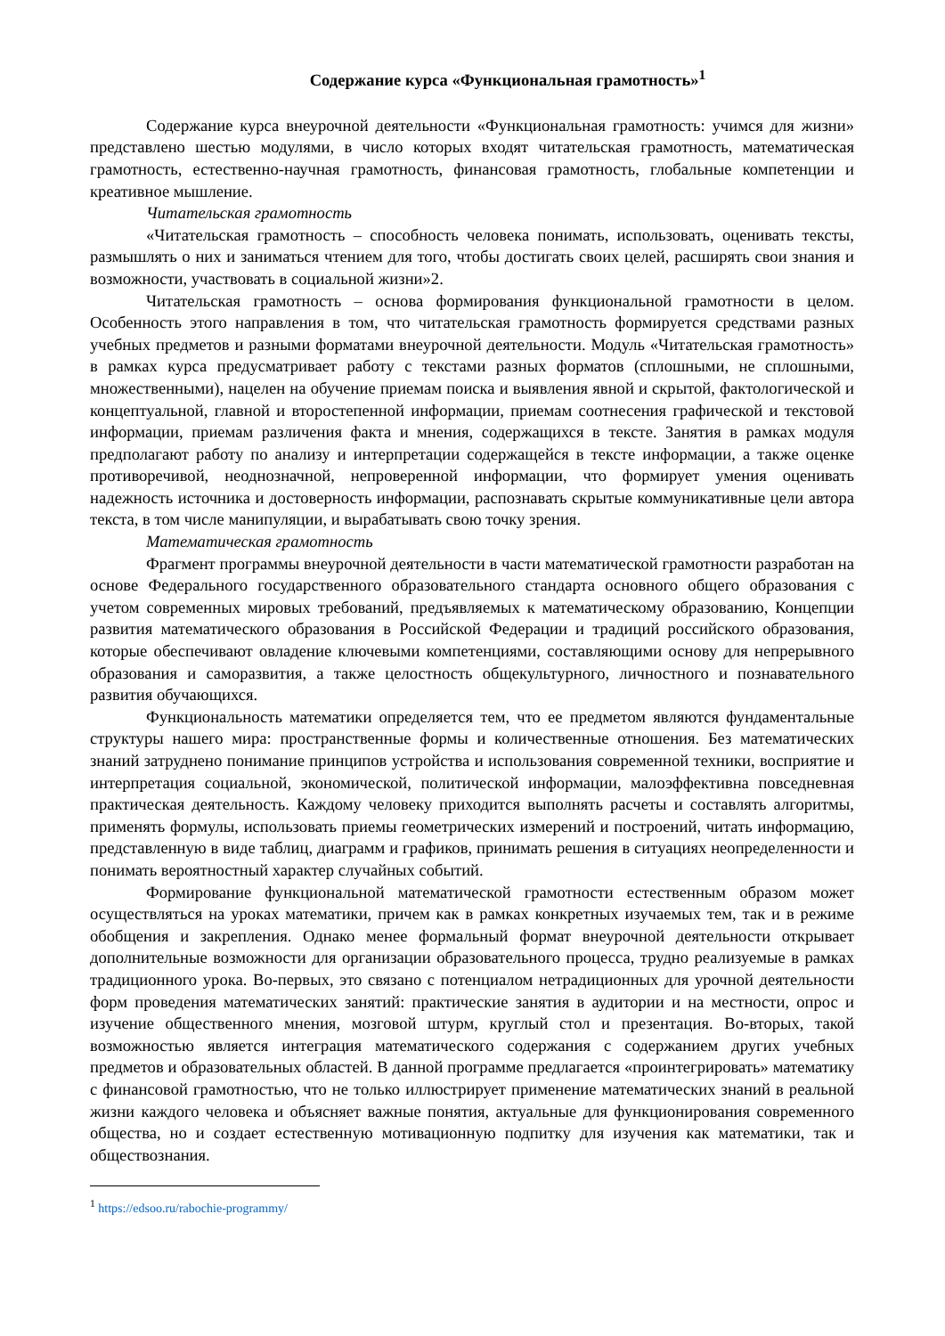Содержание курса «Функциональная грамотность»<sup>1</sup>
Содержание курса внеурочной деятельности «Функциональная грамотность: учимся для жизни» представлено шестью модулями, в число которых входят читательская грамотность, математическая грамотность, естественно-научная грамотность, финансовая грамотность, глобальные компетенции и креативное мышление.
Читательская грамотность
«Читательская грамотность – способность человека понимать, использовать, оценивать тексты, размышлять о них и заниматься чтением для того, чтобы достигать своих целей, расширять свои знания и возможности, участвовать в социальной жизни»2.
Читательская грамотность – основа формирования функциональной грамотности в целом. Особенность этого направления в том, что читательская грамотность формируется средствами разных учебных предметов и разными форматами внеурочной деятельности. Модуль «Читательская грамотность» в рамках курса предусматривает работу с текстами разных форматов (сплошными, не сплошными, множественными), нацелен на обучение приемам поиска и выявления явной и скрытой, фактологической и концептуальной, главной и второстепенной информации, приемам соотнесения графической и текстовой информации, приемам различения факта и мнения, содержащихся в тексте. Занятия в рамках модуля предполагают работу по анализу и интерпретации содержащейся в тексте информации, а также оценке противоречивой, неоднозначной, непроверенной информации, что формирует умения оценивать надежность источника и достоверность информации, распознавать скрытые коммуникативные цели автора текста, в том числе манипуляции, и вырабатывать свою точку зрения.
Математическая грамотность
Фрагмент программы внеурочной деятельности в части математической грамотности разработан на основе Федерального государственного образовательного стандарта основного общего образования с учетом современных мировых требований, предъявляемых к математическому образованию, Концепции развития математического образования в Российской Федерации и традиций российского образования, которые обеспечивают овладение ключевыми компетенциями, составляющими основу для непрерывного образования и саморазвития, а также целостность общекультурного, личностного и познавательного развития обучающихся.
Функциональность математики определяется тем, что ее предметом являются фундаментальные структуры нашего мира: пространственные формы и количественные отношения. Без математических знаний затруднено понимание принципов устройства и использования современной техники, восприятие и интерпретация социальной, экономической, политической информации, малоэффективна повседневная практическая деятельность. Каждому человеку приходится выполнять расчеты и составлять алгоритмы, применять формулы, использовать приемы геометрических измерений и построений, читать информацию, представленную в виде таблиц, диаграмм и графиков, принимать решения в ситуациях неопределенности и понимать вероятностный характер случайных событий.
Формирование функциональной математической грамотности естественным образом может осуществляться на уроках математики, причем как в рамках конкретных изучаемых тем, так и в режиме обобщения и закрепления. Однако менее формальный формат внеурочной деятельности открывает дополнительные возможности для организации образовательного процесса, трудно реализуемые в рамках традиционного урока. Во-первых, это связано с потенциалом нетрадиционных для урочной деятельности форм проведения математических занятий: практические занятия в аудитории и на местности, опрос и изучение общественного мнения, мозговой штурм, круглый стол и презентация. Во-вторых, такой возможностью является интеграция математического содержания с содержанием других учебных предметов и образовательных областей. В данной программе предлагается «проинтегрировать» математику с финансовой грамотностью, что не только иллюстрирует применение математических знаний в реальной жизни каждого человека и объясняет важные понятия, актуальные для функционирования современного общества, но и создает естественную мотивационную подпитку для изучения как математики, так и обществознания.
<sup>1</sup> https://edsoo.ru/rabochie-programmy/